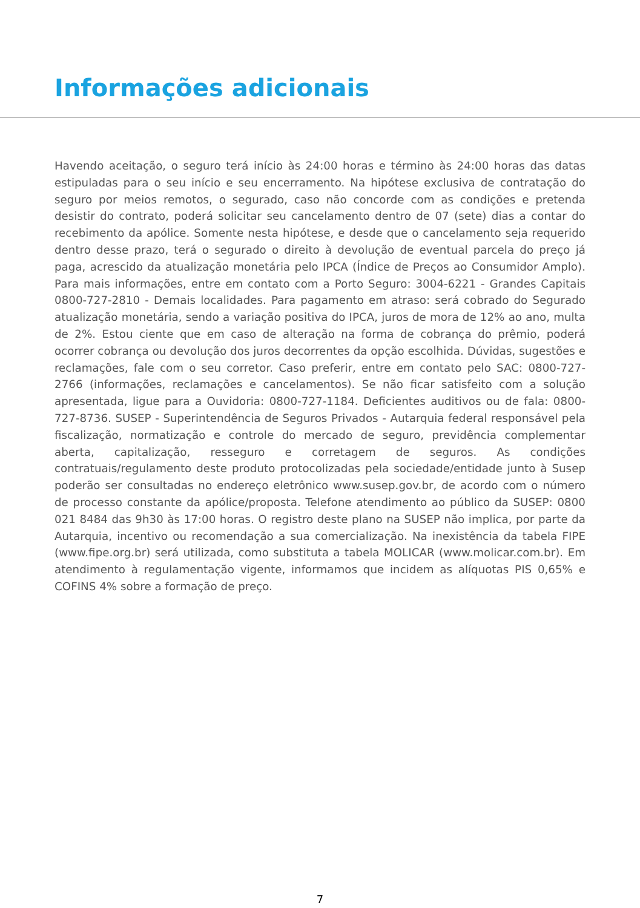Informações adicionais
Havendo aceitação, o seguro terá início às 24:00 horas e término às 24:00 horas das datas estipuladas para o seu início e seu encerramento. Na hipótese exclusiva de contratação do seguro por meios remotos, o segurado, caso não concorde com as condições e pretenda desistir do contrato, poderá solicitar seu cancelamento dentro de 07 (sete) dias a contar do recebimento da apólice. Somente nesta hipótese, e desde que o cancelamento seja requerido dentro desse prazo, terá o segurado o direito à devolução de eventual parcela do preço já paga, acrescido da atualização monetária pelo IPCA (Índice de Preços ao Consumidor Amplo). Para mais informações, entre em contato com a Porto Seguro: 3004-6221 - Grandes Capitais 0800-727-2810 - Demais localidades. Para pagamento em atraso: será cobrado do Segurado atualização monetária, sendo a variação positiva do IPCA, juros de mora de 12% ao ano, multa de 2%. Estou ciente que em caso de alteração na forma de cobrança do prêmio, poderá ocorrer cobrança ou devolução dos juros decorrentes da opção escolhida. Dúvidas, sugestões e reclamações, fale com o seu corretor. Caso preferir, entre em contato pelo SAC: 0800-727-2766 (informações, reclamações e cancelamentos). Se não ficar satisfeito com a solução apresentada, ligue para a Ouvidoria: 0800-727-1184. Deficientes auditivos ou de fala: 0800-727-8736. SUSEP - Superintendência de Seguros Privados - Autarquia federal responsável pela fiscalização, normatização e controle do mercado de seguro, previdência complementar aberta, capitalização, resseguro e corretagem de seguros. As condições contratuais/regulamento deste produto protocolizadas pela sociedade/entidade junto à Susep poderão ser consultadas no endereço eletrônico www.susep.gov.br, de acordo com o número de processo constante da apólice/proposta. Telefone atendimento ao público da SUSEP: 0800 021 8484 das 9h30 às 17:00 horas. O registro deste plano na SUSEP não implica, por parte da Autarquia, incentivo ou recomendação a sua comercialização. Na inexistência da tabela FIPE (www.fipe.org.br) será utilizada, como substituta a tabela MOLICAR (www.molicar.com.br). Em atendimento à regulamentação vigente, informamos que incidem as alíquotas PIS 0,65% e COFINS 4% sobre a formação de preço.
7